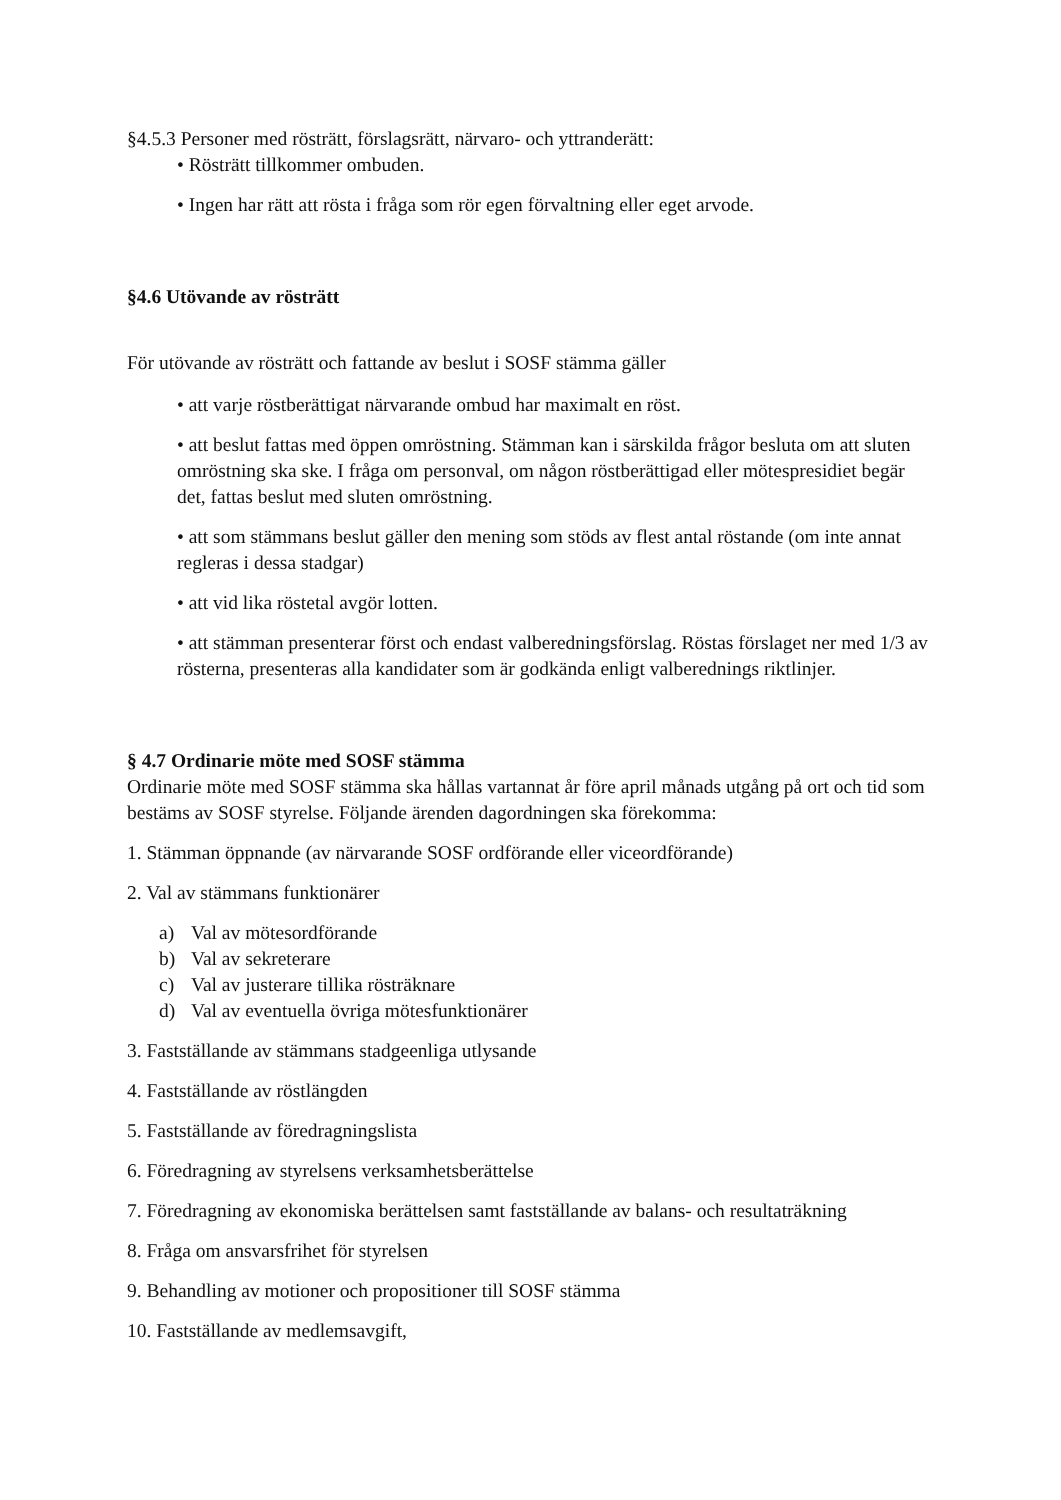§4.5.3 Personer med rösträtt, förslagsrätt, närvaro- och yttranderätt:
• Rösträtt tillkommer ombuden.
• Ingen har rätt att rösta i fråga som rör egen förvaltning eller eget arvode.
§4.6 Utövande av rösträtt
För utövande av rösträtt och fattande av beslut i SOSF stämma gäller
• att varje röstberättigat närvarande ombud har maximalt en röst.
• att beslut fattas med öppen omröstning. Stämman kan i särskilda frågor besluta om att sluten omröstning ska ske. I fråga om personval, om någon röstberättigad eller mötespresidiet begär det, fattas beslut med sluten omröstning.
• att som stämmans beslut gäller den mening som stöds av flest antal röstande (om inte annat regleras i dessa stadgar)
• att vid lika röstetal avgör lotten.
• att stämman presenterar först och endast valberedningsförslag. Röstas förslaget ner med 1/3 av rösterna, presenteras alla kandidater som är godkända enligt valberednings riktlinjer.
§ 4.7 Ordinarie möte med SOSF stämma
Ordinarie möte med SOSF stämma ska hållas vartannat år före april månads utgång på ort och tid som bestäms av SOSF styrelse. Följande ärenden dagordningen ska förekomma:
1. Stämman öppnande (av närvarande SOSF ordförande eller viceordförande)
2. Val av stämmans funktionärer
a) Val av mötesordförande
b) Val av sekreterare
c) Val av justerare tillika rösträknare
d) Val av eventuella övriga mötesfunktionärer
3. Fastställande av stämmans stadgeenliga utlysande
4. Fastställande av röstlängden
5. Fastställande av föredragningslista
6. Föredragning av styrelsens verksamhetsberättelse
7. Föredragning av ekonomiska berättelsen samt fastställande av balans- och resultaträkning
8. Fråga om ansvarsfrihet för styrelsen
9. Behandling av motioner och propositioner till SOSF stämma
10. Fastställande av medlemsavgift,